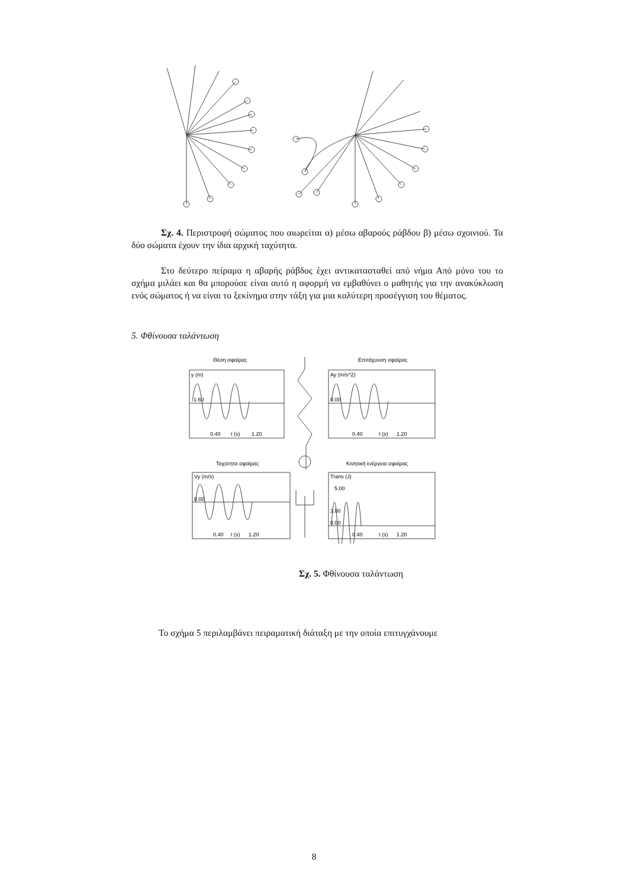Σχ. 4. Περιστροφή σώματος που αιωρείται α) μέσω αβαρούς ράβδου β) μέσω σχοινιού. Τα δύο σώματα έχουν την ίδια αρχική ταχύτητα.
Στο δεύτερο πείραμα η αβαρής ράβδος έχει αντικατασταθεί από νήμα Από μόνο του το σχήμα μιλάει και θα μπορούσε είναι αυτό η αφορμή να εμβαθύνει ο μαθητής για την ανακύκλωση ενός σώματος ή να είναι το ξεκίνημα στην τάξη για μια καλύτερη προσέγγιση του θέματος.
5. Φθίνουσα ταλάντωση
Θέση σφαίρας
Επιτάχυνση σφαίρας
Ταχύτητα σφαίρας
Κινητική ενέργεια σφαίρας
y (m)
Ay (m/s^2)
Vy (m/s)
Trans (J)
1.60
0.00
0.00
5.00
3.00
0.00
0.40
t (s)
1.20
0.40
t (s)
1.20
0.40
t (s)
1.20
0.40
t (s)
1.20
Σχ. 5. Φθίνουσα ταλάντωση
Το σχήμα 5 περιλαμβάνει πειραματική διάταξη με την οποία επιτυγχάνουμε
8